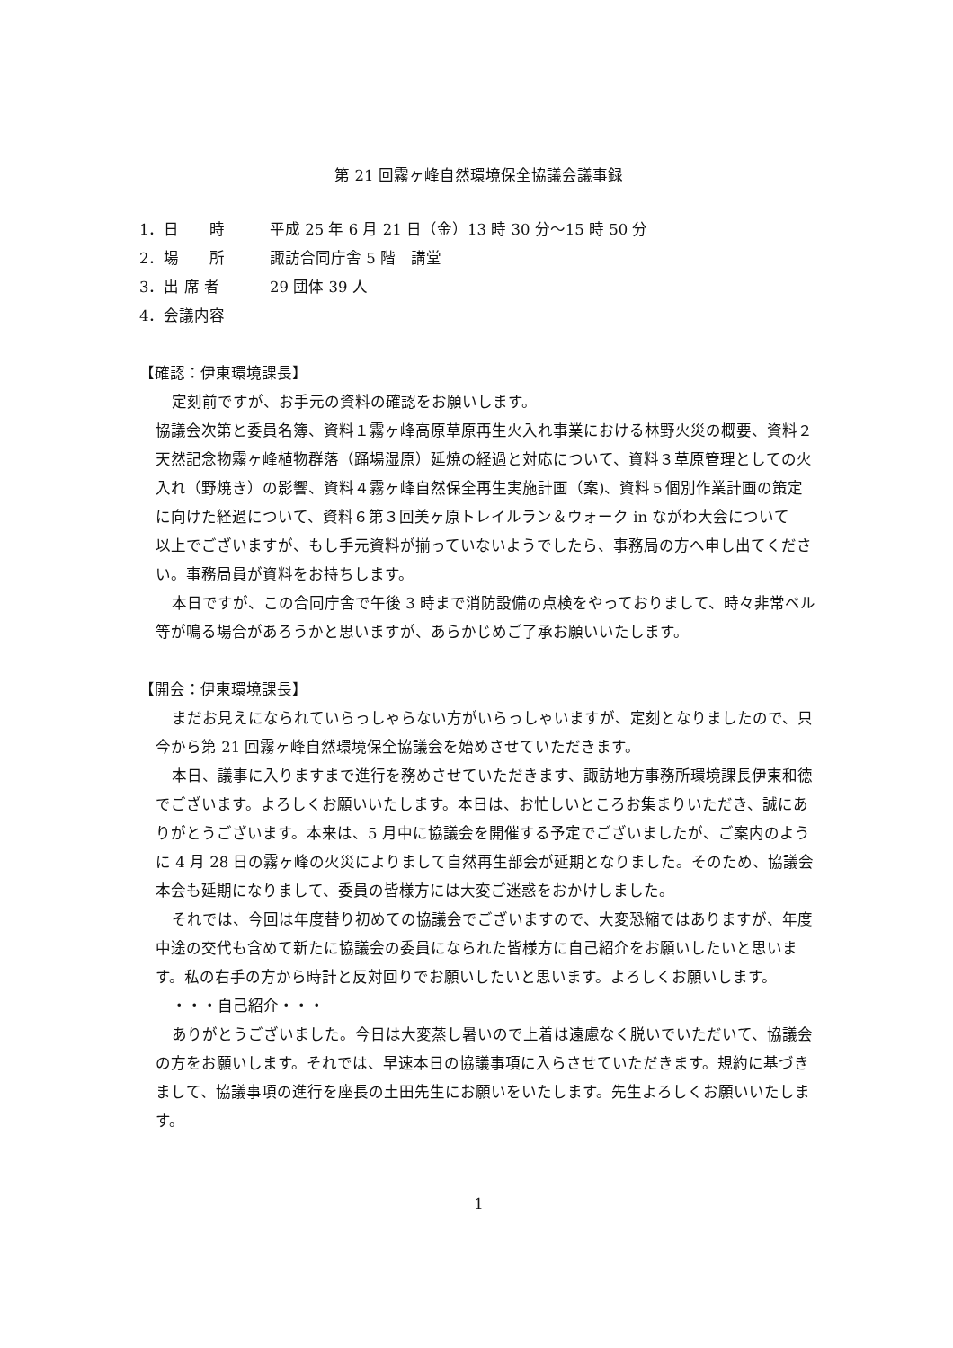第 21 回霧ヶ峰自然環境保全協議会議事録
1．日　　時 平成 25 年 6 月 21 日（金）13 時 30 分～15 時 50 分
2．場　　所 諏訪合同庁舎 5 階　講堂
3．出 席 者 29 団体 39 人
4．会議内容
【確認：伊東環境課長】
定刻前ですが、お手元の資料の確認をお願いします。
協議会次第と委員名簿、資料１霧ヶ峰高原草原再生火入れ事業における林野火災の概要、資料２天然記念物霧ヶ峰植物群落（踊場湿原）延焼の経過と対応について、資料３草原管理としての火入れ（野焼き）の影響、資料４霧ヶ峰自然保全再生実施計画（案)、資料５個別作業計画の策定に向けた経過について、資料６第３回美ヶ原トレイルラン＆ウォーク in ながわ大会について　以上でございますが、もし手元資料が揃っていないようでしたら、事務局の方へ申し出てください。事務局員が資料をお持ちします。
本日ですが、この合同庁舎で午後 3 時まで消防設備の点検をやっておりまして、時々非常ベル等が鳴る場合があろうかと思いますが、あらかじめご了承お願いいたします。
【開会：伊東環境課長】
まだお見えになられていらっしゃらない方がいらっしゃいますが、定刻となりましたので、只今から第 21 回霧ヶ峰自然環境保全協議会を始めさせていただきます。
本日、議事に入りますまで進行を務めさせていただきます、諏訪地方事務所環境課長伊東和徳でございます。よろしくお願いいたします。本日は、お忙しいところお集まりいただき、誠にありがとうございます。本来は、5 月中に協議会を開催する予定でございましたが、ご案内のように 4 月 28 日の霧ヶ峰の火災によりまして自然再生部会が延期となりました。そのため、協議会本会も延期になりまして、委員の皆様方には大変ご迷惑をおかけしました。
それでは、今回は年度替り初めての協議会でございますので、大変恐縮ではありますが、年度中途の交代も含めて新たに協議会の委員になられた皆様方に自己紹介をお願いしたいと思います。私の右手の方から時計と反対回りでお願いしたいと思います。よろしくお願いします。
・・・自己紹介・・・
ありがとうございました。今日は大変蒸し暑いので上着は遠慮なく脱いでいただいて、協議会の方をお願いします。それでは、早速本日の協議事項に入らさせていただきます。規約に基づきまして、協議事項の進行を座長の土田先生にお願いをいたします。先生よろしくお願いいたします。
1